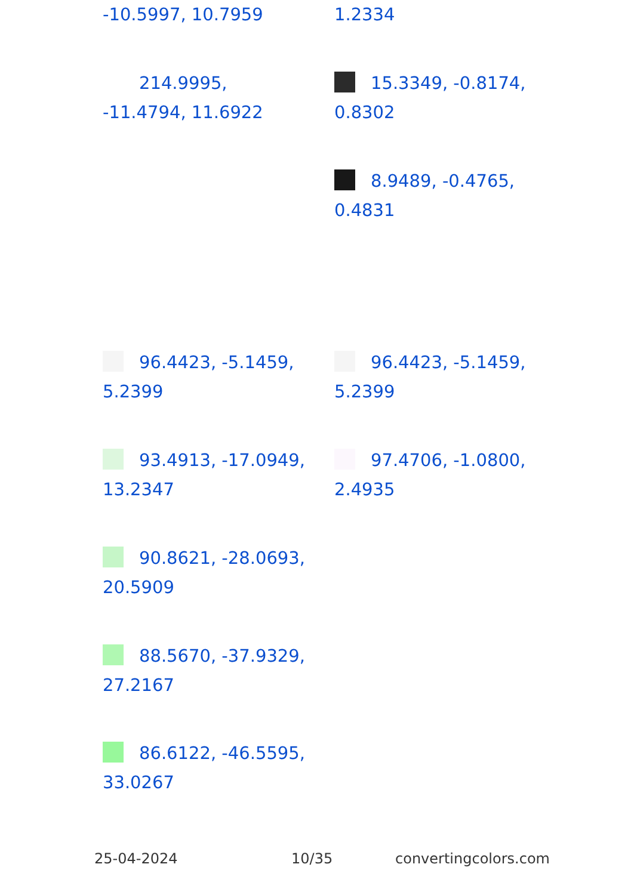-10.5997, 10.7959 1.2334
214.9995, -11.4794, 11.6922
15.3349, -0.8174, 0.8302
8.9489, -0.4765, 0.4831
96.4423, -5.1459, 5.2399
96.4423, -5.1459, 5.2399
93.4913, -17.0949, 13.2347
97.4706, -1.0800, 2.4935
90.8621, -28.0693, 20.5909
88.5670, -37.9329, 27.2167
86.6122, -46.5595, 33.0267
25-04-2024 10/35 convertingcolors.com